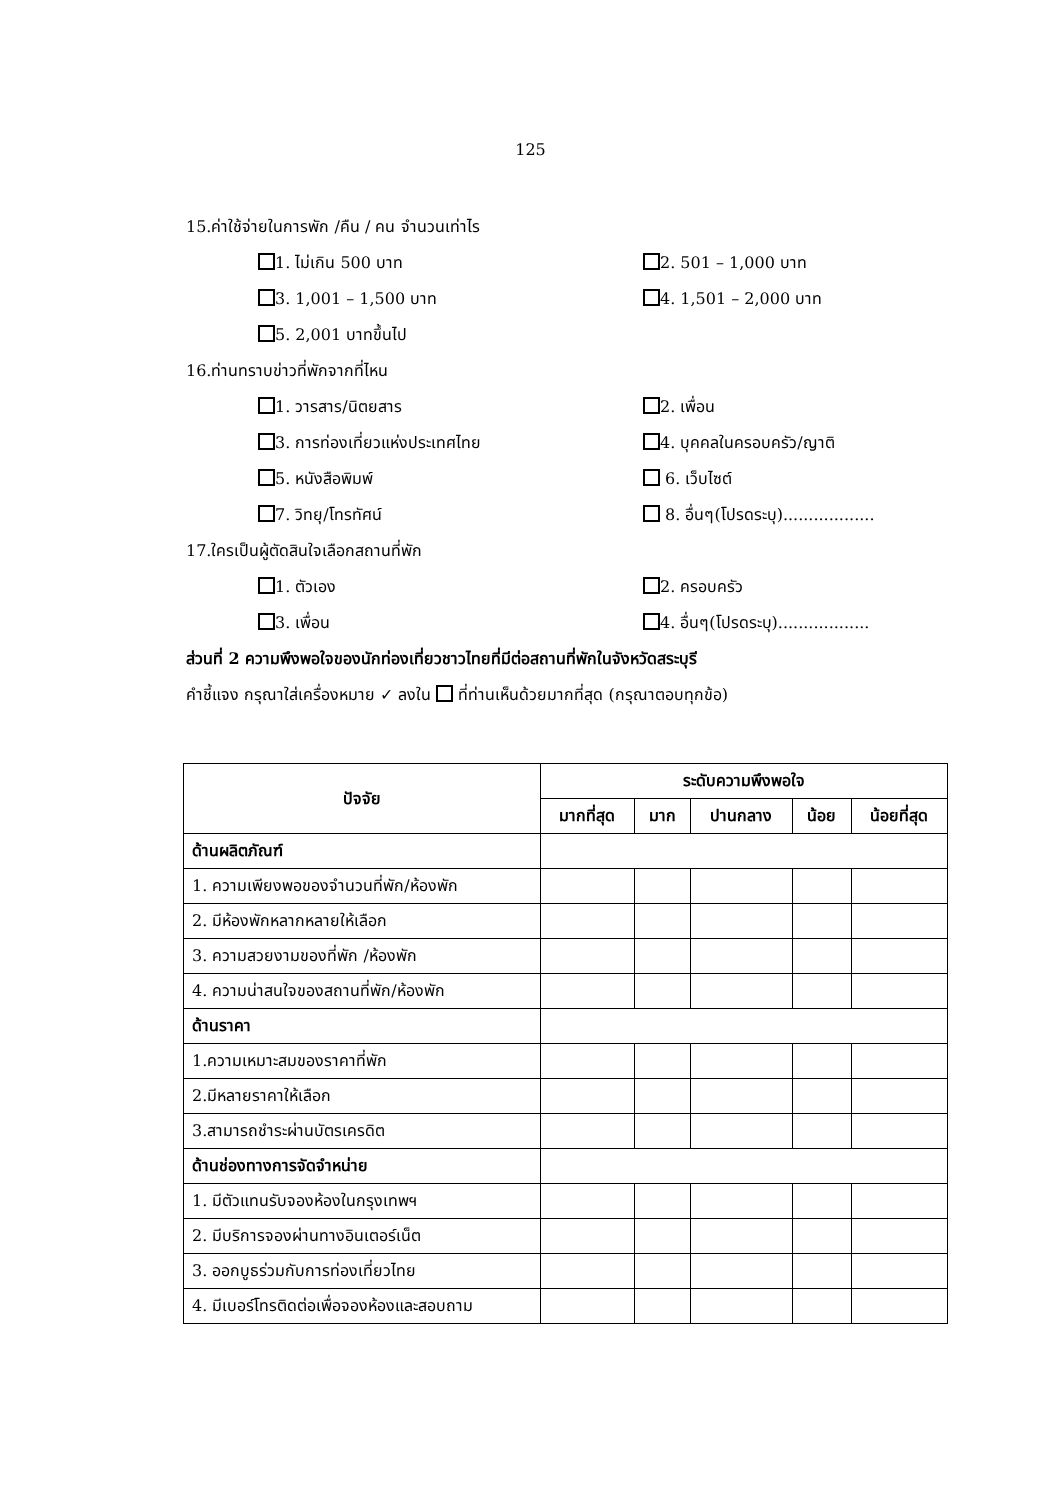125
15.ค่าใช้จ่ายในการพัก /คืน / คน จำนวนเท่าไร
1. ไม่เกิน 500 บาท 2. 501 – 1,000 บาท
3. 1,001 – 1,500 บาท 4. 1,501 – 2,000 บาท
5. 2,001 บาทขึ้นไป
16.ท่านทราบข่าวที่พักจากที่ไหน
1. วารสาร/นิตยสาร 2. เพื่อน
3. การท่องเที่ยวแห่งประเทศไทย 4. บุคคลในครอบครัว/ญาติ
5. หนังสือพิมพ์ 6. เว็บไซต์
7. วิทยุ/โทรทัศน์ 8. อื่นๆ(โปรดระบุ)..................
17.ใครเป็นผู้ตัดสินใจเลือกสถานที่พัก
1. ตัวเอง 2. ครอบครัว
3. เพื่อน 4. อื่นๆ(โปรดระบุ)..................
ส่วนที่ 2 ความพึงพอใจของนักท่องเที่ยวชาวไทยที่มีต่อสถานที่พักในจังหวัดสระบุรี
คำชี้แจง กรุณาใส่เครื่องหมาย ✓ ลงใน ที่ท่านเห็นด้วยมากที่สุด (กรุณาตอบทุกข้อ)
| ปัจจัย | ระดับความพึงพอใจ | | | | |
| --- | --- | --- | --- | --- | --- |
| | มากที่สุด | มาก | ปานกลาง | น้อย | น้อยที่สุด |
| ด้านผลิตภัณฑ์ | | | | | |
| 1. ความเพียงพอของจำนวนที่พัก/ห้องพัก | | | | | |
| 2. มีห้องพักหลากหลายให้เลือก | | | | | |
| 3. ความสวยงามของที่พัก /ห้องพัก | | | | | |
| 4. ความน่าสนใจของสถานที่พัก/ห้องพัก | | | | | |
| ด้านราคา | | | | | |
| 1.ความเหมาะสมของราคาที่พัก | | | | | |
| 2.มีหลายราคาให้เลือก | | | | | |
| 3.สามารถชำระผ่านบัตรเครดิต | | | | | |
| ด้านช่องทางการจัดจำหน่าย | | | | | |
| 1. มีตัวแทนรับจองห้องในกรุงเทพฯ | | | | | |
| 2. มีบริการจองผ่านทางอินเตอร์เน็ต | | | | | |
| 3. ออกบูธร่วมกับการท่องเที่ยวไทย | | | | | |
| 4. มีเบอร์โทรติดต่อเพื่อจองห้องและสอบถาม | | | | | |